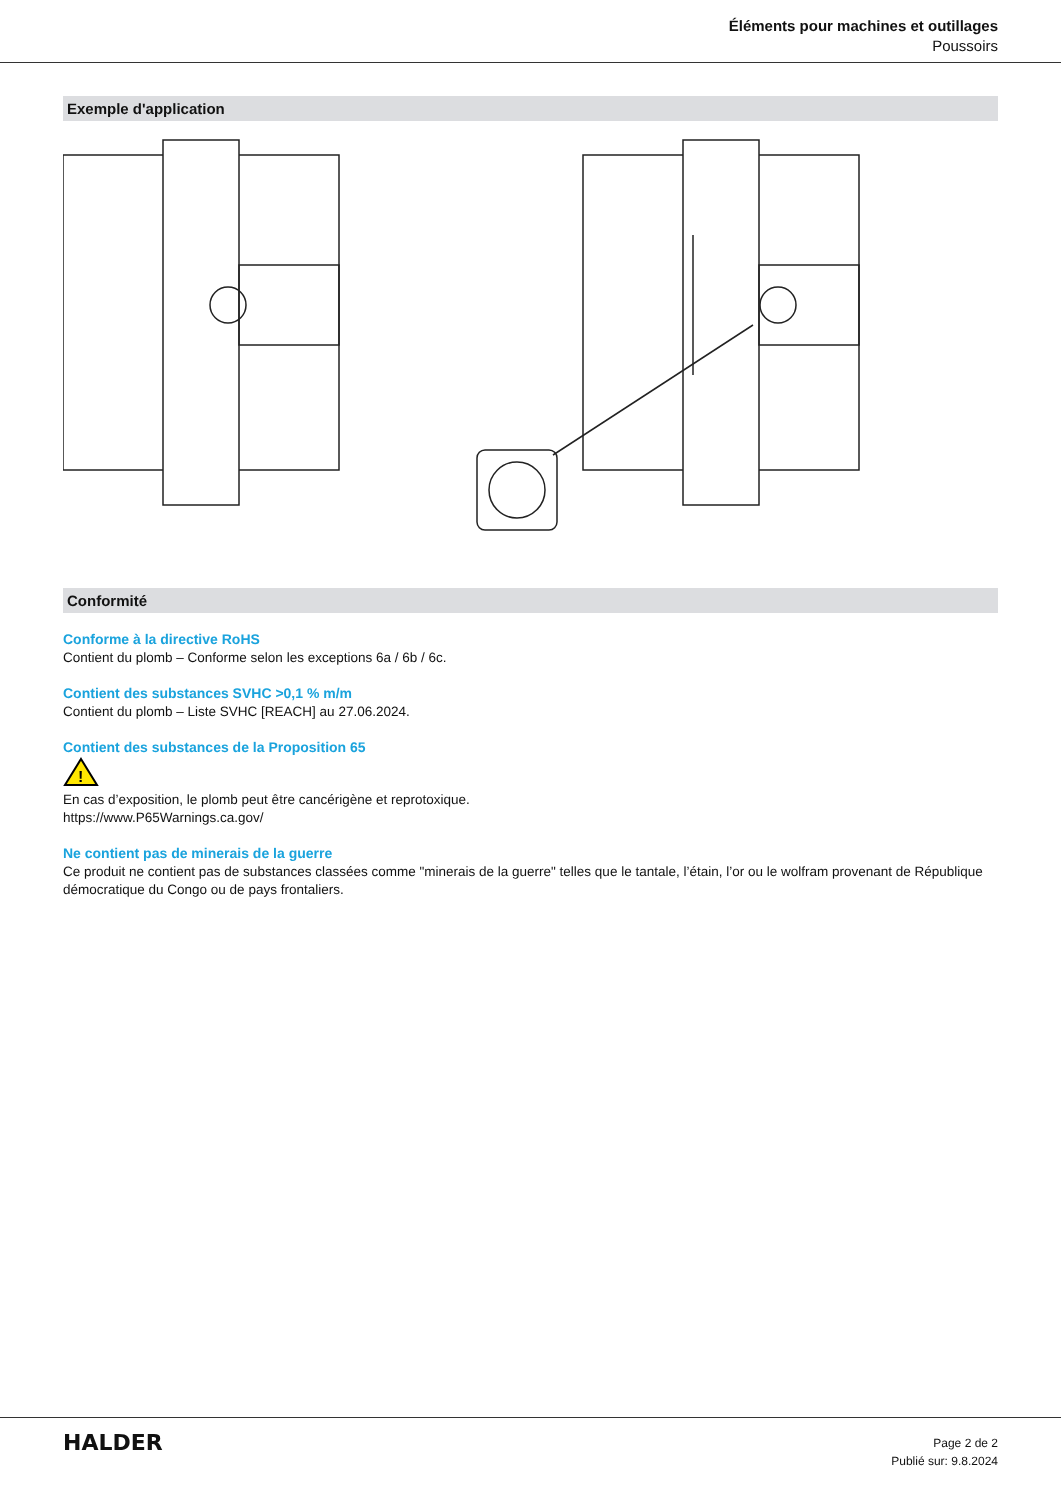Éléments pour machines et outillages
Poussoirs
Exemple d'application
Conformité
Conforme à la directive RoHS
Contient du plomb – Conforme selon les exceptions 6a / 6b / 6c.
Contient des substances SVHC >0,1 % m/m
Contient du plomb – Liste SVHC [REACH] au 27.06.2024.
Contient des substances de la Proposition 65
!
En cas d’exposition, le plomb peut être cancérigène et reprotoxique.
https://www.P65Warnings.ca.gov/
Ne contient pas de minerais de la guerre
Ce produit ne contient pas de substances classées comme "minerais de la guerre" telles que le tantale, l’étain, l’or ou le wolfram provenant de République démocratique du Congo ou de pays frontaliers.
HALDER
Page 2 de 2
Publié sur: 9.8.2024